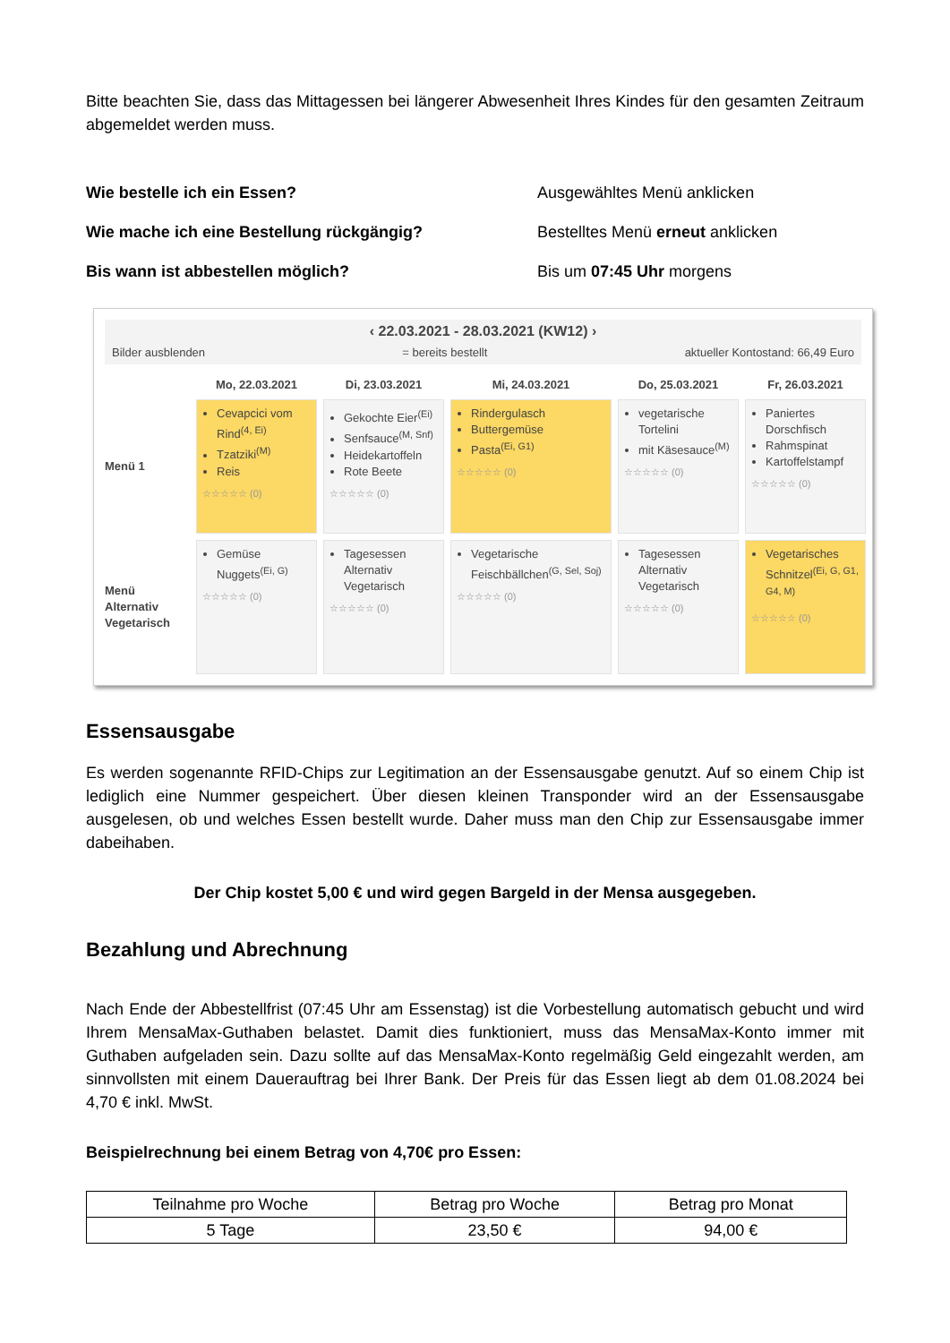Bitte beachten Sie, dass das Mittagessen bei längerer Abwesenheit Ihres Kindes für den gesamten Zeitraum abgemeldet werden muss.
Wie bestelle ich ein Essen? Ausgewähltes Menü anklicken Wie mache ich eine Bestellung rückgängig? Bestelltes Menü erneut anklicken Bis wann ist abbestellen möglich? Bis um 07:45 Uhr morgens
‹ 22.03.2021 - 28.03.2021 (KW12) ›
Bilder ausblenden = bereits bestellt aktueller Kontostand: 66,49 Euro
Mo, 22.03.2021
Di, 23.03.2021
Mi, 24.03.2021
Do, 25.03.2021
Fr, 26.03.2021
Menü 1
Cevapcici vom Rind<sup>(4, Ei)</sup>
Tzatziki<sup>(M)</sup>
Reis
☆☆☆☆☆ (0)
Gekochte Eier<sup>(Ei)</sup>
Senfsauce<sup>(M, Snf)</sup>
Heidekartoffeln
Rote Beete
☆☆☆☆☆ (0)
Rindergulasch
Buttergemüse
Pasta<sup>(Ei, G1)</sup>
☆☆☆☆☆ (0)
vegetarische Tortelini
mit Käsesauce<sup>(M)</sup>
☆☆☆☆☆ (0)
Paniertes Dorschfisch
Rahmspinat
Kartoffelstampf
☆☆☆☆☆ (0)
Menü Alternativ Vegetarisch
Gemüse Nuggets<sup>(Ei, G)</sup>
☆☆☆☆☆ (0)
Tagesessen Alternativ Vegetarisch
☆☆☆☆☆ (0)
Vegetarische Feischbällchen<sup>(G, Sel, Soj)</sup>
☆☆☆☆☆ (0)
Tagesessen Alternativ Vegetarisch
☆☆☆☆☆ (0)
Vegetarisches Schnitzel<sup>(Ei, G, G1, G4, M)</sup>
☆☆☆☆☆ (0)
Essensausgabe
Es werden sogenannte RFID-Chips zur Legitimation an der Essensausgabe genutzt. Auf so einem Chip ist lediglich eine Nummer gespeichert. Über diesen kleinen Transponder wird an der Essensausgabe ausgelesen, ob und welches Essen bestellt wurde. Daher muss man den Chip zur Essensausgabe immer dabeihaben.
Der Chip kostet 5,00 € und wird gegen Bargeld in der Mensa ausgegeben.
Bezahlung und Abrechnung
Nach Ende der Abbestellfrist (07:45 Uhr am Essenstag) ist die Vorbestellung automatisch gebucht und wird Ihrem MensaMax-Guthaben belastet. Damit dies funktioniert, muss das MensaMax-Konto immer mit Guthaben aufgeladen sein. Dazu sollte auf das MensaMax-Konto regelmäßig Geld eingezahlt werden, am sinnvollsten mit einem Dauerauftrag bei Ihrer Bank. Der Preis für das Essen liegt ab dem 01.08.2024 bei 4,70 € inkl. MwSt.
Beispielrechnung bei einem Betrag von 4,70€ pro Essen:
| Teilnahme pro Woche | Betrag pro Woche | Betrag pro Monat |
| --- | --- | --- |
| 5 Tage | 23,50 € | 94,00 € |